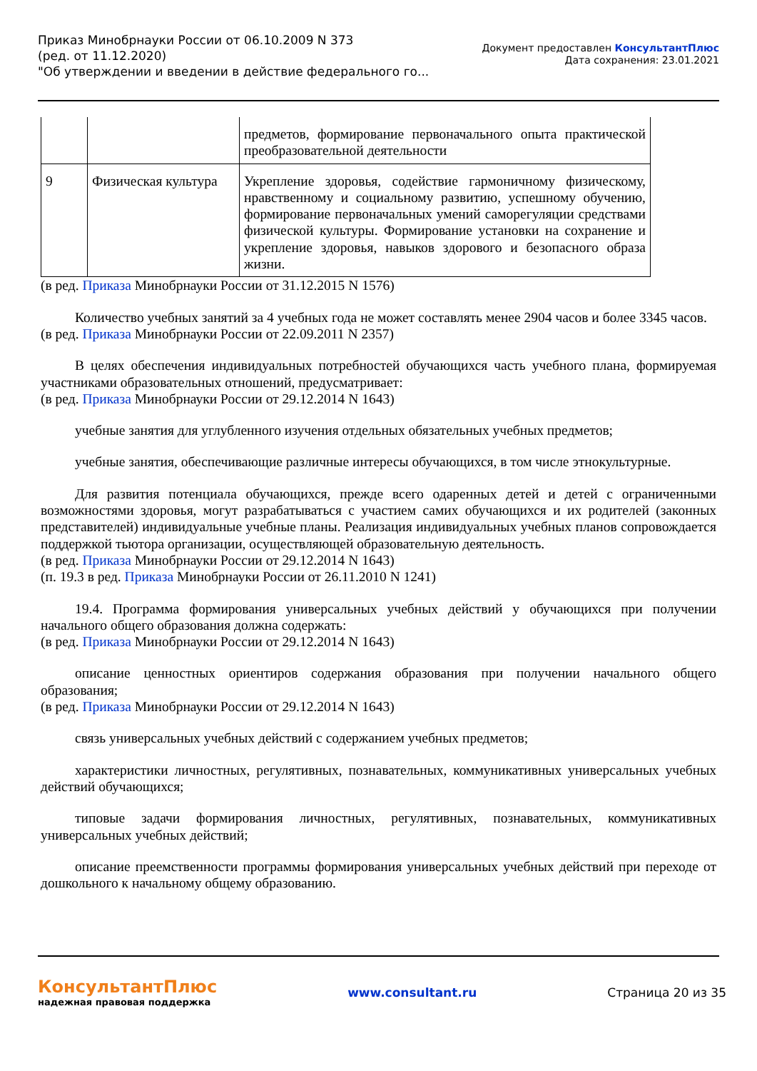Приказ Минобрнауки России от 06.10.2009 N 373
(ред. от 11.12.2020)
"Об утверждении и введении в действие федерального го...
Документ предоставлен КонсультантПлюс
Дата сохранения: 23.01.2021
| | | предметов, формирование первоначального опыта практической преобразовательной деятельности |
| 9 | Физическая культура | Укрепление здоровья, содействие гармоничному физическому, нравственному и социальному развитию, успешному обучению, формирование первоначальных умений саморегуляции средствами физической культуры. Формирование установки на сохранение и укрепление здоровья, навыков здорового и безопасного образа жизни. |
(в ред. Приказа Минобрнауки России от 31.12.2015 N 1576)
Количество учебных занятий за 4 учебных года не может составлять менее 2904 часов и более 3345 часов.
(в ред. Приказа Минобрнауки России от 22.09.2011 N 2357)
В целях обеспечения индивидуальных потребностей обучающихся часть учебного плана, формируемая участниками образовательных отношений, предусматривает:
(в ред. Приказа Минобрнауки России от 29.12.2014 N 1643)
учебные занятия для углубленного изучения отдельных обязательных учебных предметов;
учебные занятия, обеспечивающие различные интересы обучающихся, в том числе этнокультурные.
Для развития потенциала обучающихся, прежде всего одаренных детей и детей с ограниченными возможностями здоровья, могут разрабатываться с участием самих обучающихся и их родителей (законных представителей) индивидуальные учебные планы. Реализация индивидуальных учебных планов сопровождается поддержкой тьютора организации, осуществляющей образовательную деятельность.
(в ред. Приказа Минобрнауки России от 29.12.2014 N 1643)
(п. 19.3 в ред. Приказа Минобрнауки России от 26.11.2010 N 1241)
19.4. Программа формирования универсальных учебных действий у обучающихся при получении начального общего образования должна содержать:
(в ред. Приказа Минобрнауки России от 29.12.2014 N 1643)
описание ценностных ориентиров содержания образования при получении начального общего образования;
(в ред. Приказа Минобрнауки России от 29.12.2014 N 1643)
связь универсальных учебных действий с содержанием учебных предметов;
характеристики личностных, регулятивных, познавательных, коммуникативных универсальных учебных действий обучающихся;
типовые задачи формирования личностных, регулятивных, познавательных, коммуникативных универсальных учебных действий;
описание преемственности программы формирования универсальных учебных действий при переходе от дошкольного к начальному общему образованию.
КонсультантПлюс
надежная правовая поддержка
www.consultant.ru Страница 20 из 35